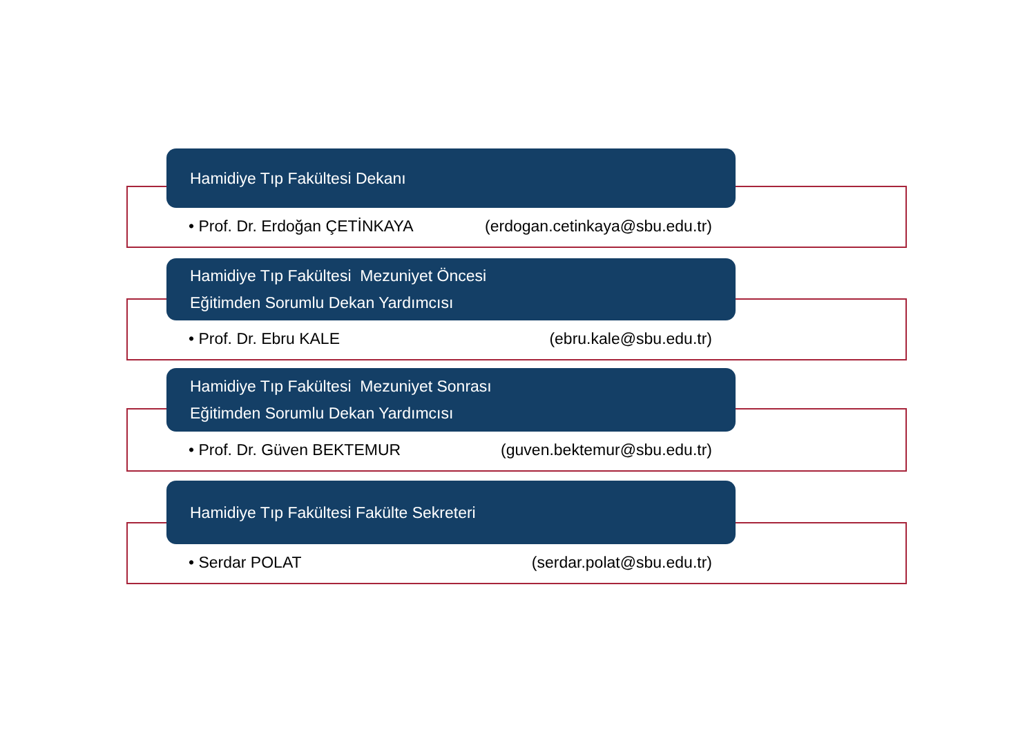Hamidiye Tıp Fakültesi Dekanı
• Prof. Dr. Erdoğan ÇETİNKAYA (erdogan.cetinkaya@sbu.edu.tr)
Hamidiye Tıp Fakültesi Mezuniyet Öncesi
Eğitimden Sorumlu Dekan Yardımcısı
• Prof. Dr. Ebru KALE (ebru.kale@sbu.edu.tr)
Hamidiye Tıp Fakültesi Mezuniyet Sonrası
Eğitimden Sorumlu Dekan Yardımcısı
• Prof. Dr. Güven BEKTEMUR (guven.bektemur@sbu.edu.tr)
Hamidiye Tıp Fakültesi Fakülte Sekreteri
• Serdar POLAT (serdar.polat@sbu.edu.tr)